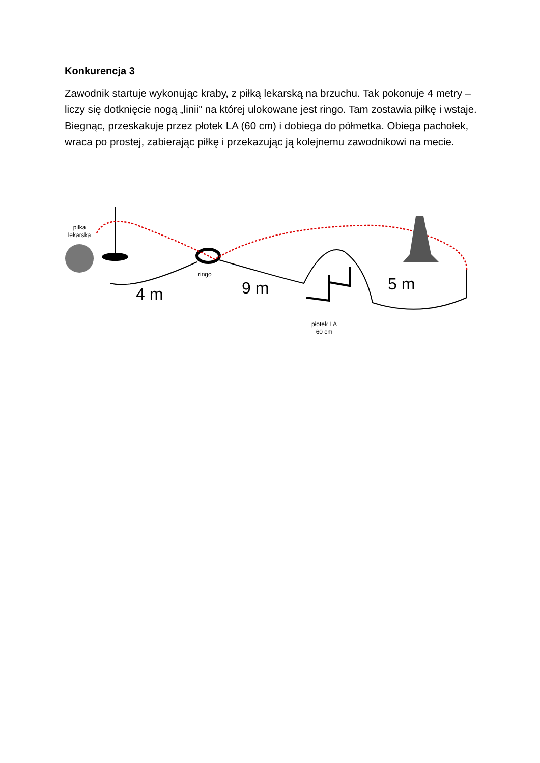Konkurencja 3
Zawodnik startuje wykonując kraby, z piłką lekarską na brzuchu. Tak pokonuje 4 metry – liczy się dotknięcie nogą „linii” na której ulokowane jest ringo. Tam zostawia piłkę i wstaje. Biegnąc, przeskakuje przez płotek LA (60 cm) i dobiega do półmetka. Obiega pachołek, wraca po prostej, zabierając piłkę i przekazując ją kolejnemu zawodnikowi na mecie.
piłka lekarska
ringo
4 m 9 m 5 m
płotek LA 60 cm